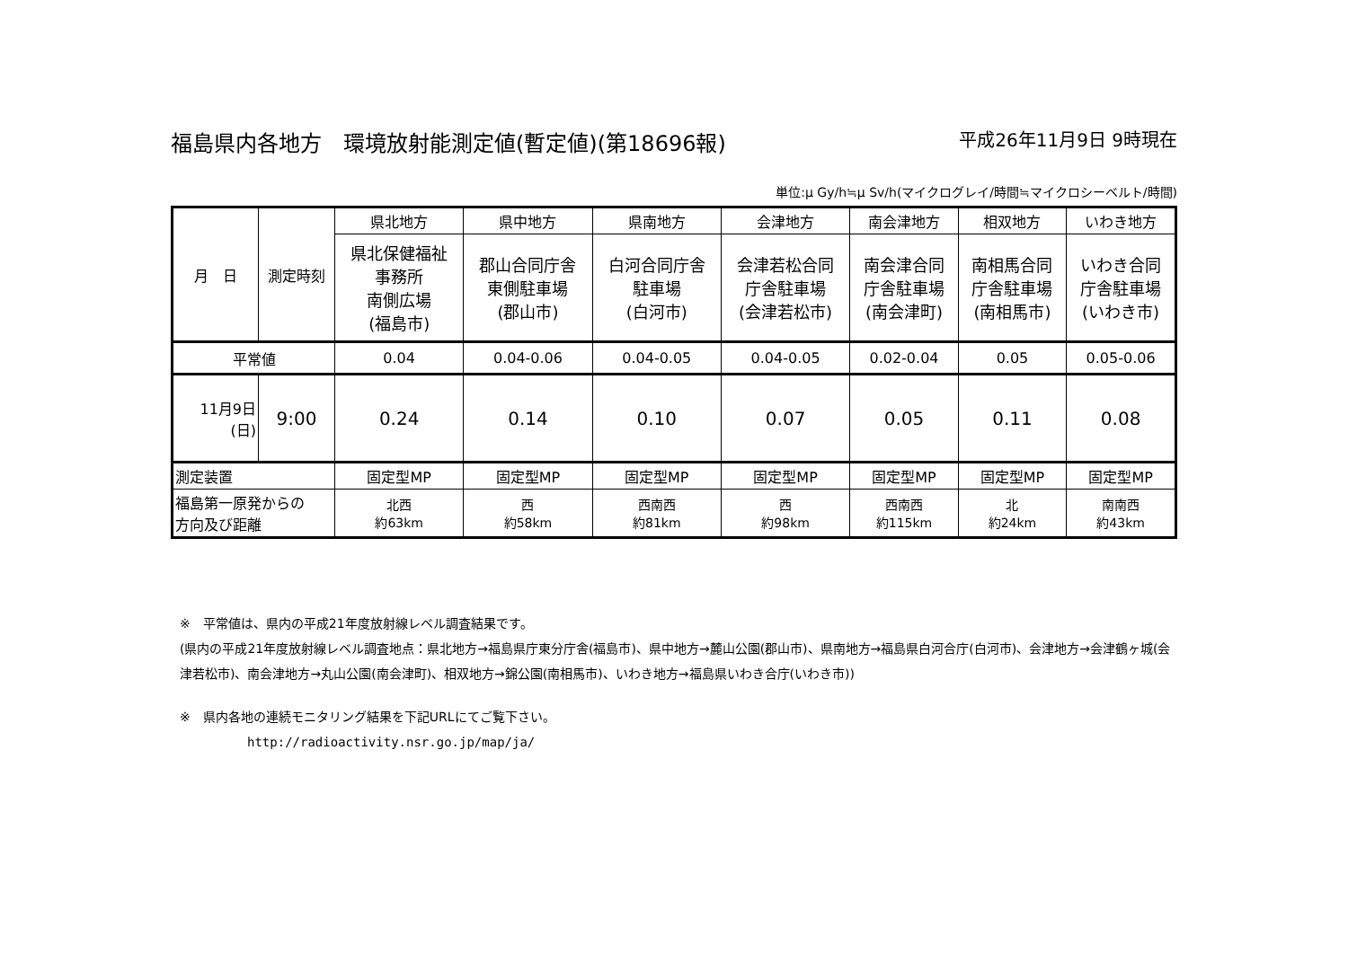福島県内各地方　環境放射能測定値(暫定値)(第18696報) 平成26年11月9日 9時現在
単位:μ Gy/h≒μ Sv/h(マイクログレイ/時間≒マイクロシーベルト/時間)
| 月 日 | 測定時刻 | 県北地方 | 県中地方 | 県南地方 | 会津地方 | 南会津地方 | 相双地方 | いわき地方 |
| | | 県北保健福祉 事務所 南側広場 (福島市) | 郡山合同庁舎 東側駐車場 (郡山市) | 白河合同庁舎 駐車場 (白河市) | 会津若松合同 庁舎駐車場 (会津若松市) | 南会津合同 庁舎駐車場 (南会津町) | 南相馬合同 庁舎駐車場 (南相馬市) | いわき合同 庁舎駐車場 (いわき市) |
| 平常値 | | 0.04 | 0.04-0.06 | 0.04-0.05 | 0.04-0.05 | 0.02-0.04 | 0.05 | 0.05-0.06 |
| 11月9日 (日) | 9:00 | 0.24 | 0.14 | 0.10 | 0.07 | 0.05 | 0.11 | 0.08 |
| 測定装置 | | 固定型MP | 固定型MP | 固定型MP | 固定型MP | 固定型MP | 固定型MP | 固定型MP |
| 福島第一原発からの 方向及び距離 | | 北西 約63km | 西 約58km | 西南西 約81km | 西 約98km | 西南西 約115km | 北 約24km | 南南西 約43km |
※　平常値は、県内の平成21年度放射線レベル調査結果です。
(県内の平成21年度放射線レベル調査地点：県北地方→福島県庁東分庁舎(福島市)、県中地方→麓山公園(郡山市)、県南地方→福島県白河合庁(白河市)、会津地方→会津鶴ヶ城(会津若松市)、南会津地方→丸山公園(南会津町)、相双地方→錦公園(南相馬市)、いわき地方→福島県いわき合庁(いわき市))
※　県内各地の連続モニタリング結果を下記URLにてご覧下さい。
http://radioactivity.nsr.go.jp/map/ja/